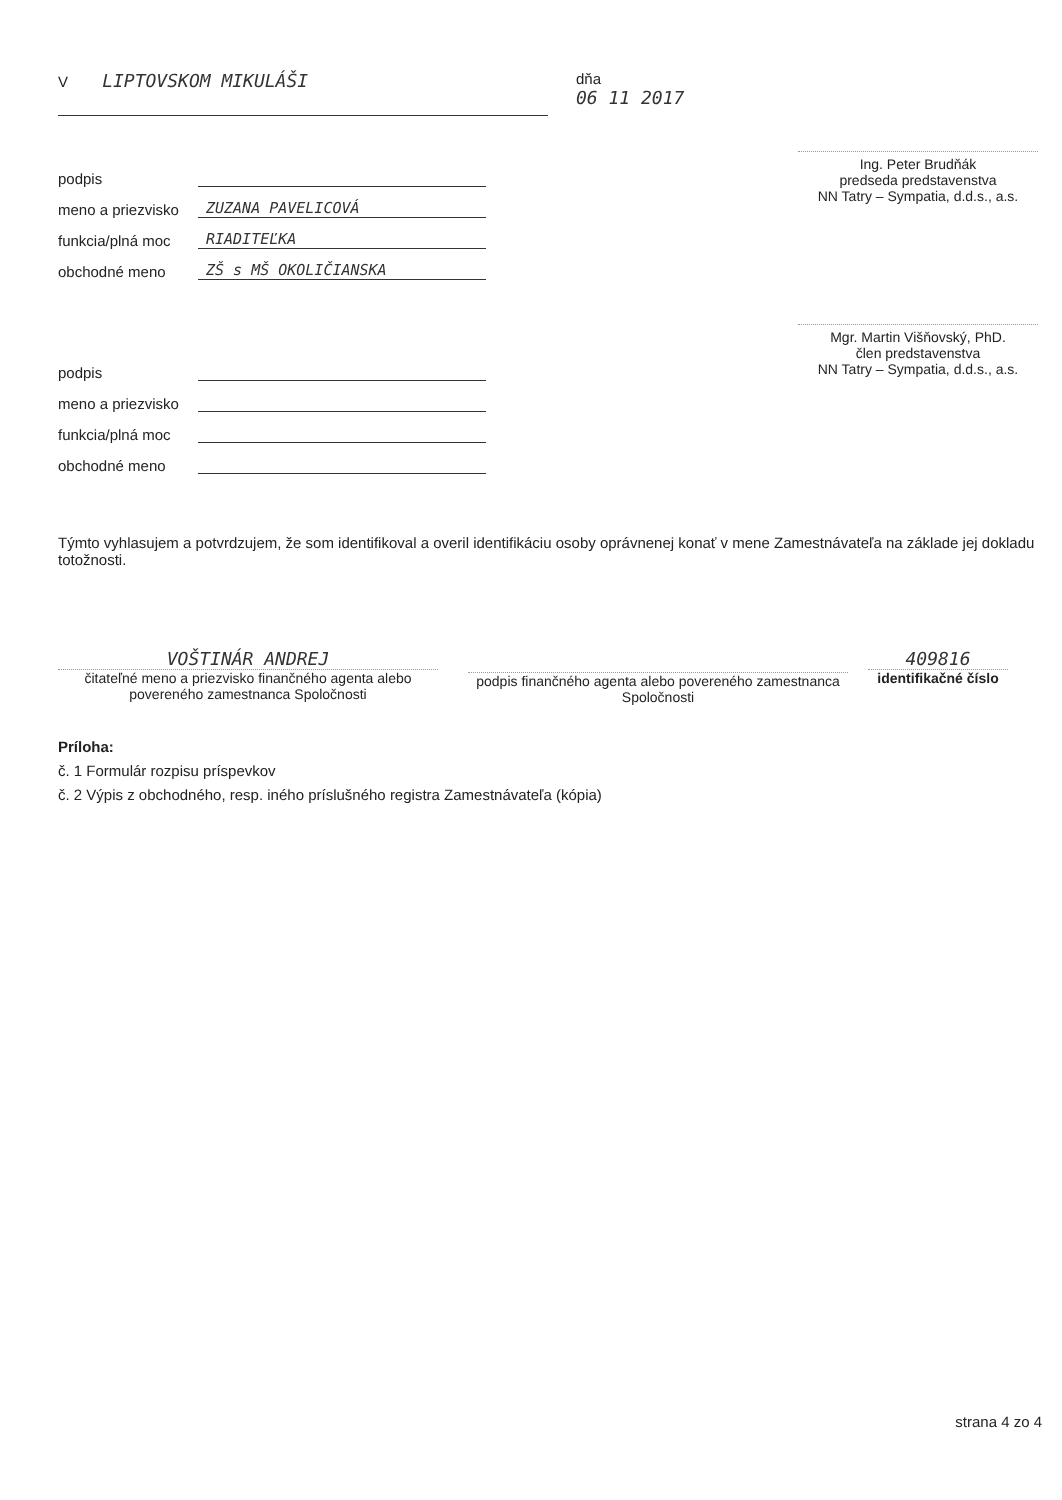V LIPTOVSKOM MIKULÁŠI
dňa
06 11 2017
podpis
meno a priezvisko ZUZANA PAVELICOVÁ
funkcia/plná moc RIADITEĽKA
obchodné meno ZŠ s MŠ OKOLIČIANSKA
podpis
meno a priezvisko
funkcia/plná moc
obchodné meno
Ing. Peter Brudňák
predseda predstavenstva
NN Tatry – Sympatia, d.d.s., a.s.
Mgr. Martin Višňovský, PhD.
člen predstavenstva
NN Tatry – Sympatia, d.d.s., a.s.
Týmto vyhlasujem a potvrdzujem, že som identifikoval a overil identifikáciu osoby oprávnenej konať v mene Zamestnávateľa na základe jej dokladu totožnosti.
VOŠTINÁR ANDREJ
čitateľné meno a priezvisko finančného agenta alebo povereného zamestnanca Spoločnosti
podpis finančného agenta alebo povereného zamestnanca Spoločnosti
409816
identifikačné číslo
Príloha:
č. 1 Formulár rozpisu príspevkov
č. 2 Výpis z obchodného, resp. iného príslušného registra Zamestnávateľa (kópia)
strana 4 zo 4